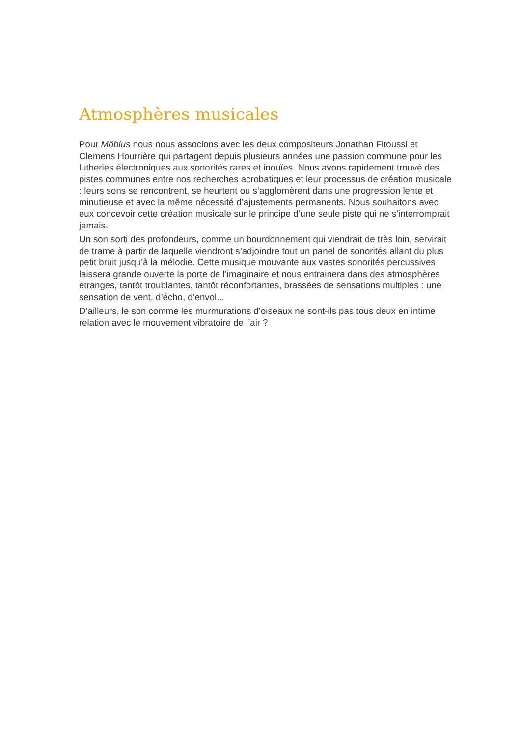Atmosphères musicales
Pour Möbius nous nous associons avec les deux compositeurs Jonathan Fitoussi et Clemens Hourrière qui partagent depuis plusieurs années une passion commune pour les lutheries électroniques aux sonorités rares et inouïes. Nous avons rapidement trouvé des pistes communes entre nos recherches acrobatiques et leur processus de création musicale : leurs sons se rencontrent, se heurtent ou s’agglomèrent dans une progression lente et minutieuse et avec la même nécessité d’ajustements permanents. Nous souhaitons avec eux concevoir cette création musicale sur le principe d’une seule piste qui ne s’interromprait jamais.
Un son sorti des profondeurs, comme un bourdonnement qui viendrait de très loin, servirait de trame à partir de laquelle viendront s’adjoindre tout un panel de sonorités allant du plus petit bruit jusqu’à la mélodie. Cette musique mouvante aux vastes sonorités percussives laissera grande ouverte la porte de l’imaginaire et nous entrainera dans des atmosphères étranges, tantôt troublantes, tantôt réconfortantes, brassées de sensations multiples : une sensation de vent, d’écho, d’envol...
D’ailleurs, le son comme les murmurations d’oiseaux ne sont-ils pas tous deux en intime relation avec le mouvement vibratoire de l’air ?